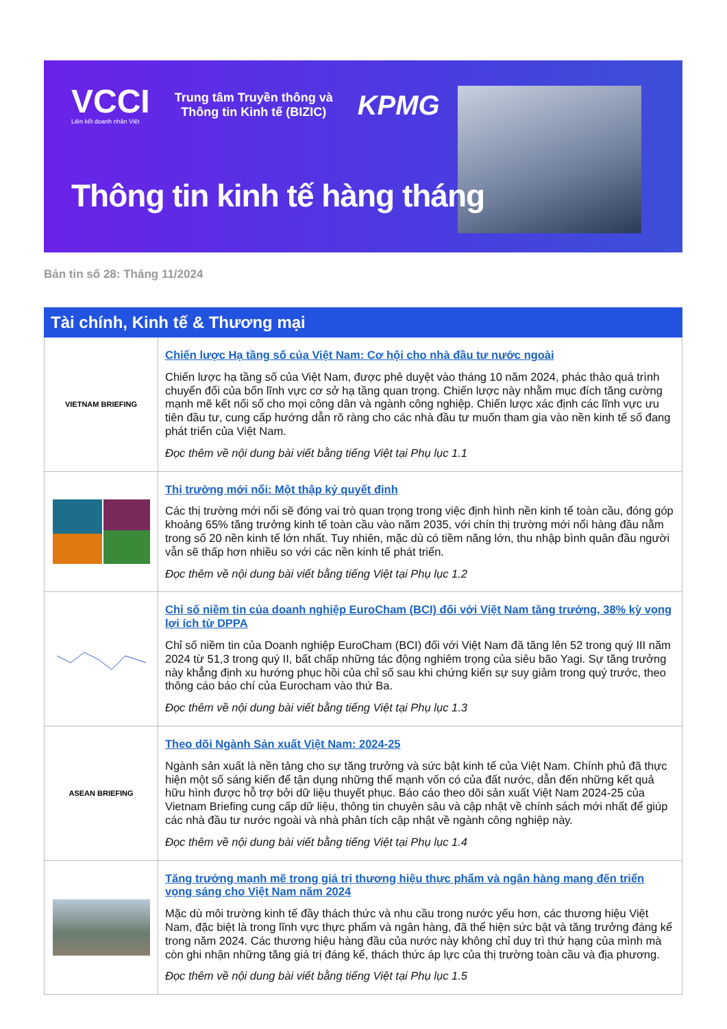VCCI
Liên kết doanh nhân Việt
Trung tâm Truyền thông và
Thông tin Kinh tế (BIZIC)
KPMG
Thông tin kinh tế hàng tháng
Bản tin số 28: Tháng 11/2024
Tài chính, Kinh tế & Thương mại
VIETNAM BRIEFING
Chiến lược Hạ tầng số của Việt Nam: Cơ hội cho nhà đầu tư nước ngoài
Chiến lược hạ tầng số của Việt Nam, được phê duyệt vào tháng 10 năm 2024, phác thảo quá trình chuyển đổi của bốn lĩnh vực cơ sở hạ tầng quan trọng. Chiến lược này nhằm mục đích tăng cường mạnh mẽ kết nối số cho mọi công dân và ngành công nghiệp. Chiến lược xác định các lĩnh vực ưu tiên đầu tư, cung cấp hướng dẫn rõ ràng cho các nhà đầu tư muốn tham gia vào nền kinh tế số đang phát triển của Việt Nam.
Đọc thêm về nội dung bài viết bằng tiếng Việt tại Phụ lục 1.1
Thị trường mới nổi: Một thập kỷ quyết định
Các thị trường mới nổi sẽ đóng vai trò quan trọng trong việc định hình nền kinh tế toàn cầu, đóng góp khoảng 65% tăng trưởng kinh tế toàn cầu vào năm 2035, với chín thị trường mới nổi hàng đầu nằm trong số 20 nền kinh tế lớn nhất. Tuy nhiên, mặc dù có tiềm năng lớn, thu nhập bình quân đầu người vẫn sẽ thấp hơn nhiều so với các nền kinh tế phát triển.
Đọc thêm về nội dung bài viết bằng tiếng Việt tại Phụ lục 1.2
Chỉ số niềm tin của doanh nghiệp EuroCham (BCI) đối với Việt Nam tăng trưởng, 38% kỳ vọng lợi ích từ DPPA
Chỉ số niềm tin của Doanh nghiệp EuroCham (BCI) đối với Việt Nam đã tăng lên 52 trong quý III năm 2024 từ 51,3 trong quý II, bất chấp những tác động nghiêm trọng của siêu bão Yagi. Sự tăng trưởng này khẳng định xu hướng phục hồi của chỉ số sau khi chứng kiến sự suy giảm trong quý trước, theo thông cáo báo chí của Eurocham vào thứ Ba.
Đọc thêm về nội dung bài viết bằng tiếng Việt tại Phụ lục 1.3
ASEAN BRIEFING
Theo dõi Ngành Sản xuất Việt Nam: 2024-25
Ngành sản xuất là nền tảng cho sự tăng trưởng và sức bật kinh tế của Việt Nam. Chính phủ đã thực hiện một số sáng kiến để tận dụng những thế mạnh vốn có của đất nước, dẫn đến những kết quả hữu hình được hỗ trợ bởi dữ liệu thuyết phục. Báo cáo theo dõi sản xuất Việt Nam 2024-25 của Vietnam Briefing cung cấp dữ liệu, thông tin chuyên sâu và cập nhật về chính sách mới nhất để giúp các nhà đầu tư nước ngoài và nhà phân tích cập nhật về ngành công nghiệp này.
Đọc thêm về nội dung bài viết bằng tiếng Việt tại Phụ lục 1.4
Tăng trưởng mạnh mẽ trong giá trị thương hiệu thực phẩm và ngân hàng mang đến triển vọng sáng cho Việt Nam năm 2024
Mặc dù môi trường kinh tế đầy thách thức và nhu cầu trong nước yếu hơn, các thương hiệu Việt Nam, đặc biệt là trong lĩnh vực thực phẩm và ngân hàng, đã thể hiện sức bật và tăng trưởng đáng kể trong năm 2024. Các thương hiệu hàng đầu của nước này không chỉ duy trì thứ hạng của mình mà còn ghi nhận những tăng giá trị đáng kể, thách thức áp lực của thị trường toàn cầu và địa phương.
Đọc thêm về nội dung bài viết bằng tiếng Việt tại Phụ lục 1.5